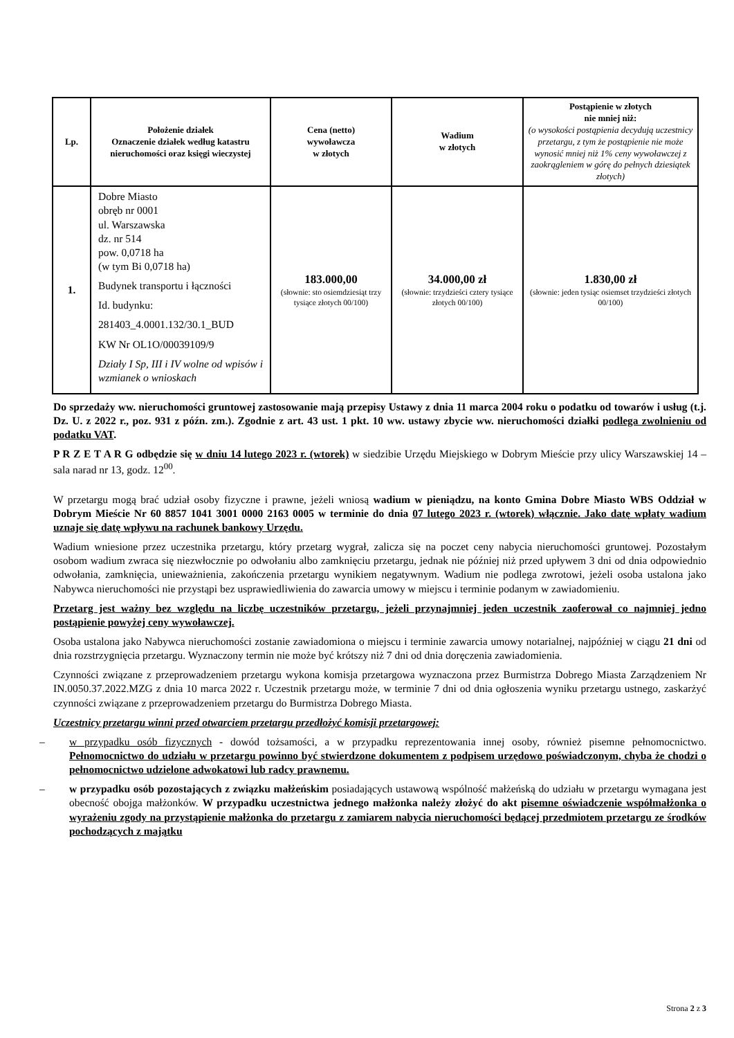| Lp. | Położenie działek Oznaczenie działek według katastru nieruchomości oraz księgi wieczystej | Cena (netto) wywoławcza w złotych | Wadium w złotych | Postąpienie w złotych nie mniej niż: (o wysokości postąpienia decydują uczestnicy przetargu, z tym że postąpienie nie może wynosić mniej niż 1% ceny wywoławczej z zaokrągleniem w górę do pełnych dziesiątek złotych) |
| --- | --- | --- | --- | --- |
| 1. | Dobre Miasto obręb nr 0001 ul. Warszawska dz. nr 514 pow. 0,0718 ha (w tym Bi 0,0718 ha) Budynek transportu i łączności Id. budynku: 281403_4.0001.132/30.1_BUD KW Nr OL1O/00039109/9 Działy I Sp, III i IV wolne od wpisów i wzmianek o wnioskach | 183.000,00 (słownie: sto osiemdziesiąt trzy tysiące złotych 00/100) | 34.000,00 zł (słownie: trzydzieści cztery tysiące złotych 00/100) | 1.830,00 zł (słownie: jeden tysiąc osiemset trzydzieści złotych 00/100) |
Do sprzedaży ww. nieruchomości gruntowej zastosowanie mają przepisy Ustawy z dnia 11 marca 2004 roku o podatku od towarów i usług (t.j. Dz. U. z 2022 r., poz. 931 z późn. zm.). Zgodnie z art. 43 ust. 1 pkt. 10 ww. ustawy zbycie ww. nieruchomości działki podlega zwolnieniu od podatku VAT.
P R Z E T A R G odbędzie się w dniu 14 lutego 2023 r. (wtorek) w siedzibie Urzędu Miejskiego w Dobrym Mieście przy ulicy Warszawskiej 14 – sala narad nr 13, godz. 12<sup>00</sup>.
W przetargu mogą brać udział osoby fizyczne i prawne, jeżeli wniosą wadium w pieniądzu, na konto Gmina Dobre Miasto WBS Oddział w Dobrym Mieście Nr 60 8857 1041 3001 0000 2163 0005 w terminie do dnia 07 lutego 2023 r. (wtorek) włącznie. Jako datę wpłaty wadium uznaje się datę wpływu na rachunek bankowy Urzędu.
Wadium wniesione przez uczestnika przetargu, który przetarg wygrał, zalicza się na poczet ceny nabycia nieruchomości gruntowej. Pozostałym osobom wadium zwraca się niezwłocznie po odwołaniu albo zamknięciu przetargu, jednak nie później niż przed upływem 3 dni od dnia odpowiednio odwołania, zamknięcia, unieważnienia, zakończenia przetargu wynikiem negatywnym. Wadium nie podlega zwrotowi, jeżeli osoba ustalona jako Nabywca nieruchomości nie przystąpi bez usprawiedliwienia do zawarcia umowy w miejscu i terminie podanym w zawiadomieniu.
Przetarg jest ważny bez względu na liczbę uczestników przetargu, jeżeli przynajmniej jeden uczestnik zaoferował co najmniej jedno postąpienie powyżej ceny wywoławczej.
Osoba ustalona jako Nabywca nieruchomości zostanie zawiadomiona o miejscu i terminie zawarcia umowy notarialnej, najpóźniej w ciągu 21 dni od dnia rozstrzygnięcia przetargu. Wyznaczony termin nie może być krótszy niż 7 dni od dnia doręczenia zawiadomienia.
Czynności związane z przeprowadzeniem przetargu wykona komisja przetargowa wyznaczona przez Burmistrza Dobrego Miasta Zarządzeniem Nr IN.0050.37.2022.MZG z dnia 10 marca 2022 r. Uczestnik przetargu może, w terminie 7 dni od dnia ogłoszenia wyniku przetargu ustnego, zaskarżyć czynności związane z przeprowadzeniem przetargu do Burmistrza Dobrego Miasta.
Uczestnicy przetargu winni przed otwarciem przetargu przedłożyć komisji przetargowej:
– w przypadku osób fizycznych - dowód tożsamości, a w przypadku reprezentowania innej osoby, również pisemne pełnomocnictwo. Pełnomocnictwo do udziału w przetargu powinno być stwierdzone dokumentem z podpisem urzędowo poświadczonym, chyba że chodzi o pełnomocnictwo udzielone adwokatowi lub radcy prawnemu.
– w przypadku osób pozostających z związku małżeńskim posiadających ustawową wspólność małżeńską do udziału w przetargu wymagana jest obecność obojga małżonków. W przypadku uczestnictwa jednego małżonka należy złożyć do akt pisemne oświadczenie współmałżonka o wyrażeniu zgody na przystąpienie małżonka do przetargu z zamiarem nabycia nieruchomości będącej przedmiotem przetargu ze środków pochodzących z majątku
Strona 2 z 3